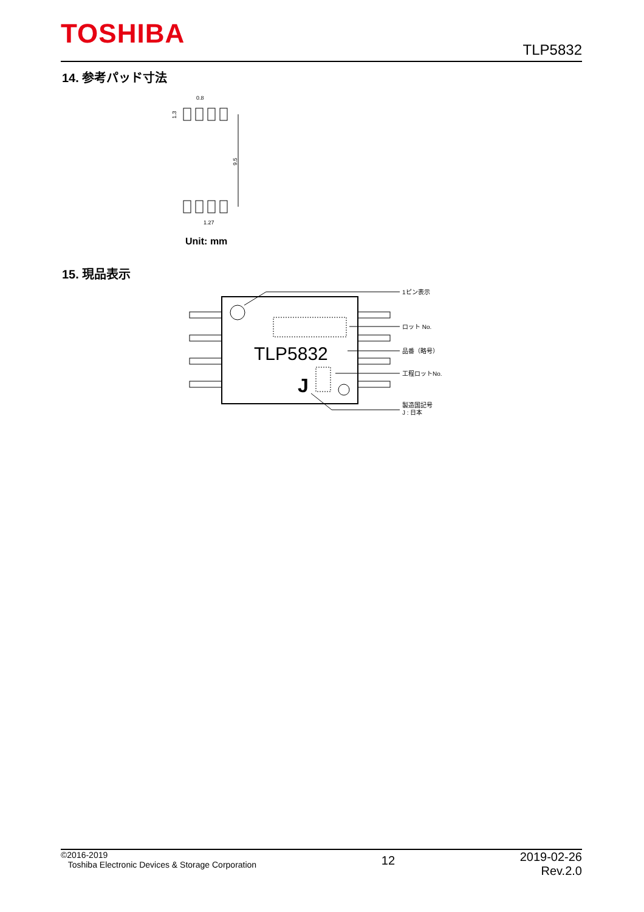TOSHIBA
TLP5832
14. 参考パッド寸法
0.8
1.27
1.3
9.5
Unit: mm
15. 現品表示
TLP5832
J
1ピン表示
ロット No.
品番（略号）
工程ロットNo.
製造国記号
J : 日本
©2016-2019
Toshiba Electronic Devices & Storage Corporation
12
2019-02-26
Rev.2.0